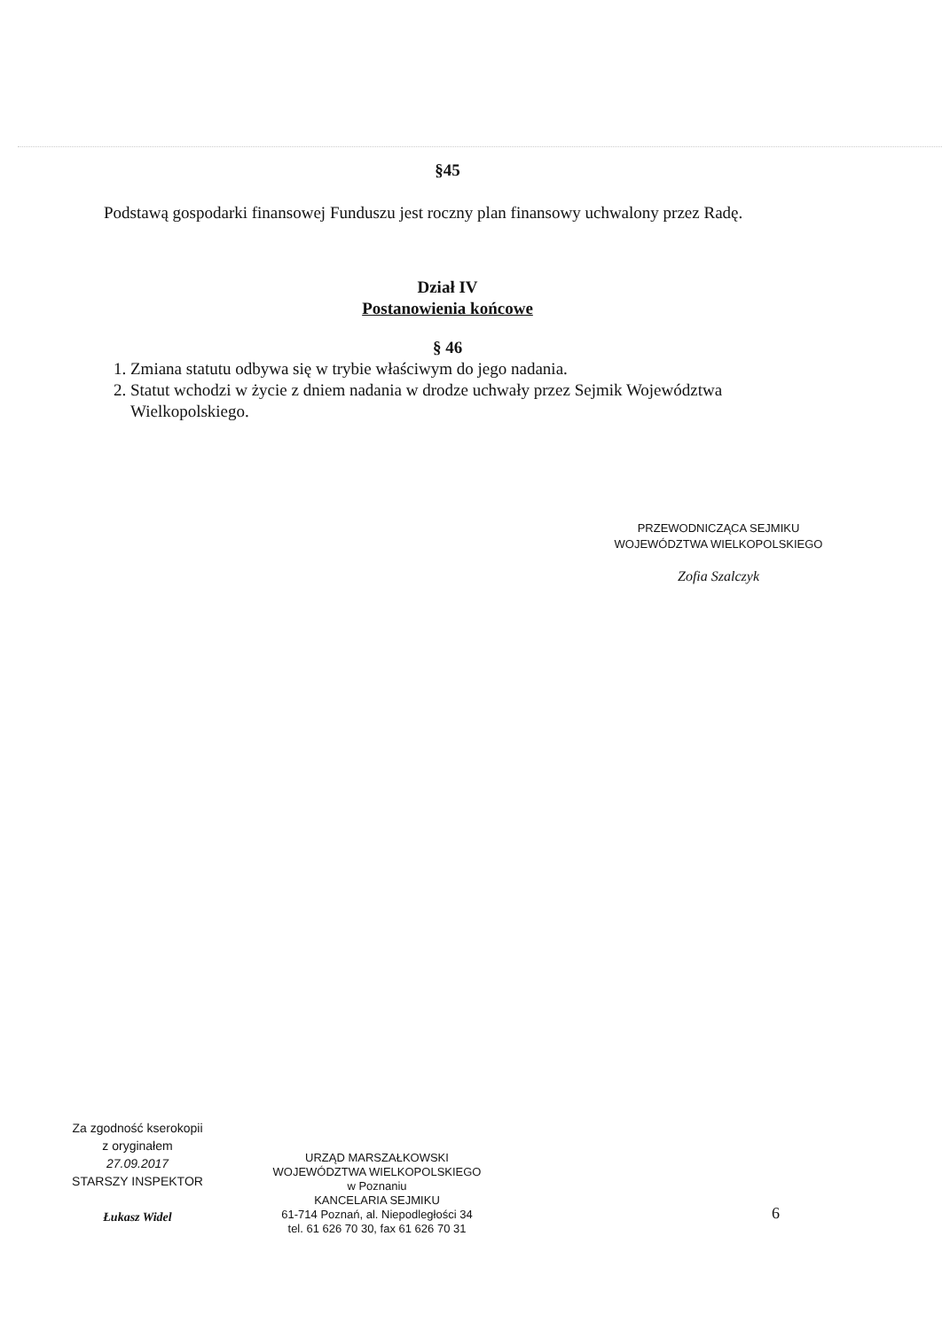§45
Podstawą gospodarki finansowej Funduszu jest roczny plan finansowy uchwalony przez Radę.
Dział IV
Postanowienia końcowe
§ 46
1. Zmiana statutu odbywa się w trybie właściwym do jego nadania.
2. Statut wchodzi w życie z dniem nadania w drodze uchwały przez Sejmik Województwa Wielkopolskiego.
PRZEWODNICZĄCA SEJMIKU
WOJEWÓDZTWA WIELKOPOLSKIEGO
Zofia Szalczyk
Za zgodność kserokopii
z oryginałem
27.09.2017
STARSZY INSPEKTOR
Łukasz Widel
URZĄD MARSZAŁKOWSKI
WOJEWÓDZTWA WIELKOPOLSKIEGO
w Poznaniu
KANCELARIA SEJMIKU
61-714 Poznań, al. Niepodległości 34
tel. 61 626 70 30, fax 61 626 70 31
6